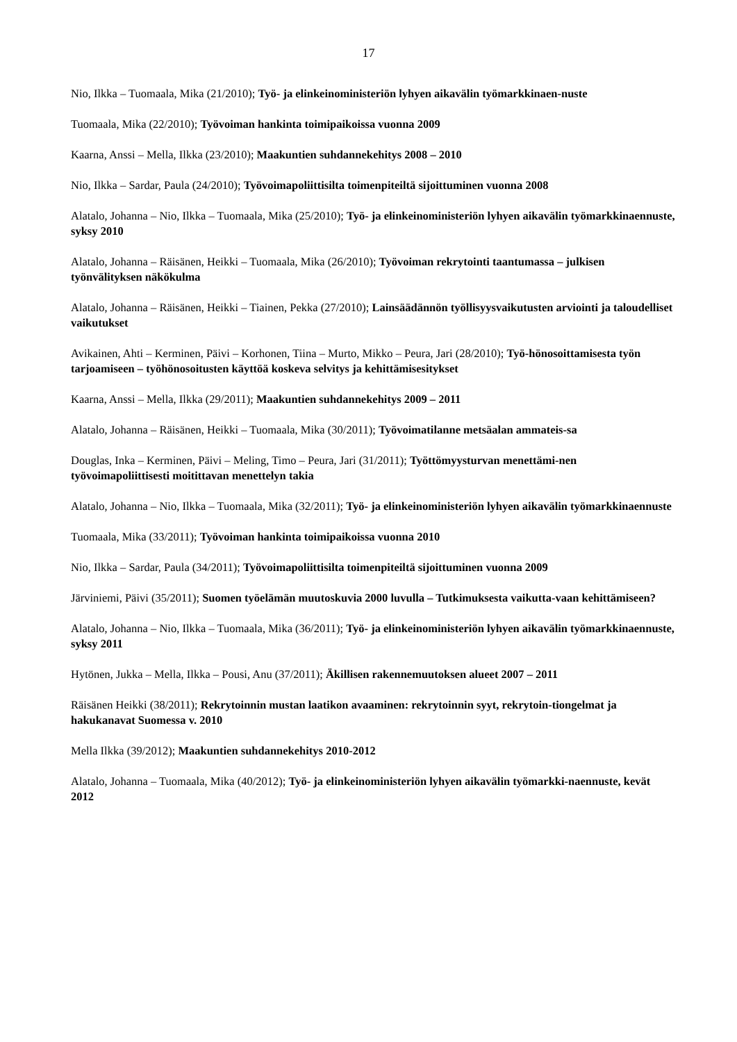17
Nio, Ilkka – Tuomaala, Mika (21/2010); Työ- ja elinkeinoministeriön lyhyen aikavälin työmarkkinaen-nuste
Tuomaala, Mika (22/2010); Työvoiman hankinta toimipaikoissa vuonna 2009
Kaarna, Anssi – Mella, Ilkka (23/2010); Maakuntien suhdannekehitys 2008 – 2010
Nio, Ilkka – Sardar, Paula (24/2010); Työvoimapoliittisilta toimenpiteiltä sijoittuminen vuonna 2008
Alatalo, Johanna – Nio, Ilkka – Tuomaala, Mika (25/2010); Työ- ja elinkeinoministeriön lyhyen aikavälin työmarkkinaennuste, syksy 2010
Alatalo, Johanna – Räisänen, Heikki – Tuomaala, Mika (26/2010); Työvoiman rekrytointi taantumassa – julkisen työnvälityksen näkökulma
Alatalo, Johanna – Räisänen, Heikki – Tiainen, Pekka (27/2010); Lainsäädännön työllisyysvaikutusten arviointi ja taloudelliset vaikutukset
Avikainen, Ahti – Kerminen, Päivi – Korhonen, Tiina – Murto, Mikko – Peura, Jari (28/2010); Työ-hönosoittamisesta työn tarjoamiseen – työhönosoitusten käyttöä koskeva selvitys ja kehittämisesitykset
Kaarna, Anssi – Mella, Ilkka (29/2011); Maakuntien suhdannekehitys 2009 – 2011
Alatalo, Johanna – Räisänen, Heikki – Tuomaala, Mika (30/2011); Työvoimatilanne metsäalan ammateis-sa
Douglas, Inka – Kerminen, Päivi – Meling, Timo – Peura, Jari (31/2011); Työttömyysturvan menettämi-nen työvoimapoliittisesti moitittavan menettelyn takia
Alatalo, Johanna – Nio, Ilkka – Tuomaala, Mika (32/2011); Työ- ja elinkeinoministeriön lyhyen aikavälin työmarkkinaennuste
Tuomaala, Mika (33/2011); Työvoiman hankinta toimipaikoissa vuonna 2010
Nio, Ilkka – Sardar, Paula (34/2011); Työvoimapoliittisilta toimenpiteiltä sijoittuminen vuonna 2009
Järviniemi, Päivi (35/2011); Suomen työelämän muutoskuvia 2000 luvulla – Tutkimuksesta vaikutta-vaan kehittämiseen?
Alatalo, Johanna – Nio, Ilkka – Tuomaala, Mika (36/2011); Työ- ja elinkeinoministeriön lyhyen aikavälin työmarkkinaennuste, syksy 2011
Hytönen, Jukka – Mella, Ilkka – Pousi, Anu (37/2011); Äkillisen rakennemuutoksen alueet 2007 – 2011
Räisänen Heikki (38/2011); Rekrytoinnin mustan laatikon avaaminen: rekrytoinnin syyt, rekrytoin-tiongelmat ja hakukanavat Suomessa v. 2010
Mella Ilkka (39/2012); Maakuntien suhdannekehitys 2010-2012
Alatalo, Johanna – Tuomaala, Mika (40/2012); Työ- ja elinkeinoministeriön lyhyen aikavälin työmarkki-naennuste, kevät 2012